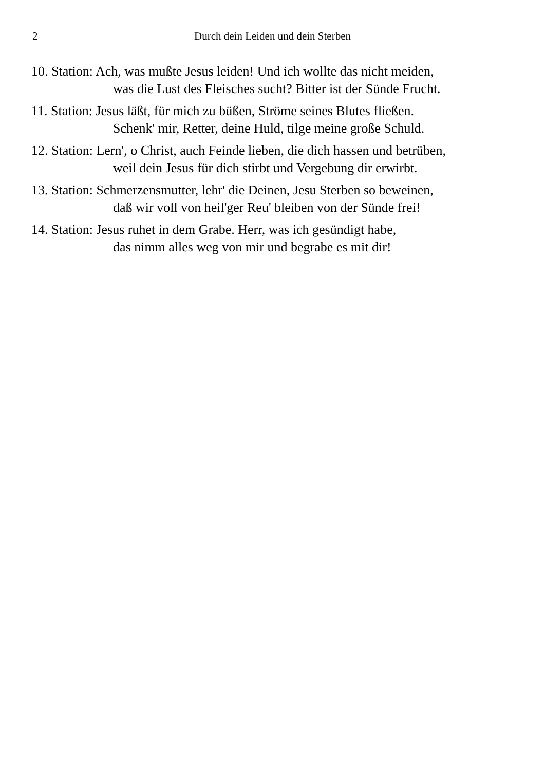2 Durch dein Leiden und dein Sterben
10. Station: Ach, was mußte Jesus leiden! Und ich wollte das nicht meiden,
was die Lust des Fleisches sucht? Bitter ist der Sünde Frucht.
11. Station: Jesus läßt, für mich zu büßen, Ströme seines Blutes fließen.
Schenk' mir, Retter, deine Huld, tilge meine große Schuld.
12. Station: Lern', o Christ, auch Feinde lieben, die dich hassen und betrüben,
weil dein Jesus für dich stirbt und Vergebung dir erwirbt.
13. Station: Schmerzensmutter, lehr' die Deinen, Jesu Sterben so beweinen,
daß wir voll von heil'ger Reu' bleiben von der Sünde frei!
14. Station: Jesus ruhet in dem Grabe. Herr, was ich gesündigt habe,
das nimm alles weg von mir und begrabe es mit dir!